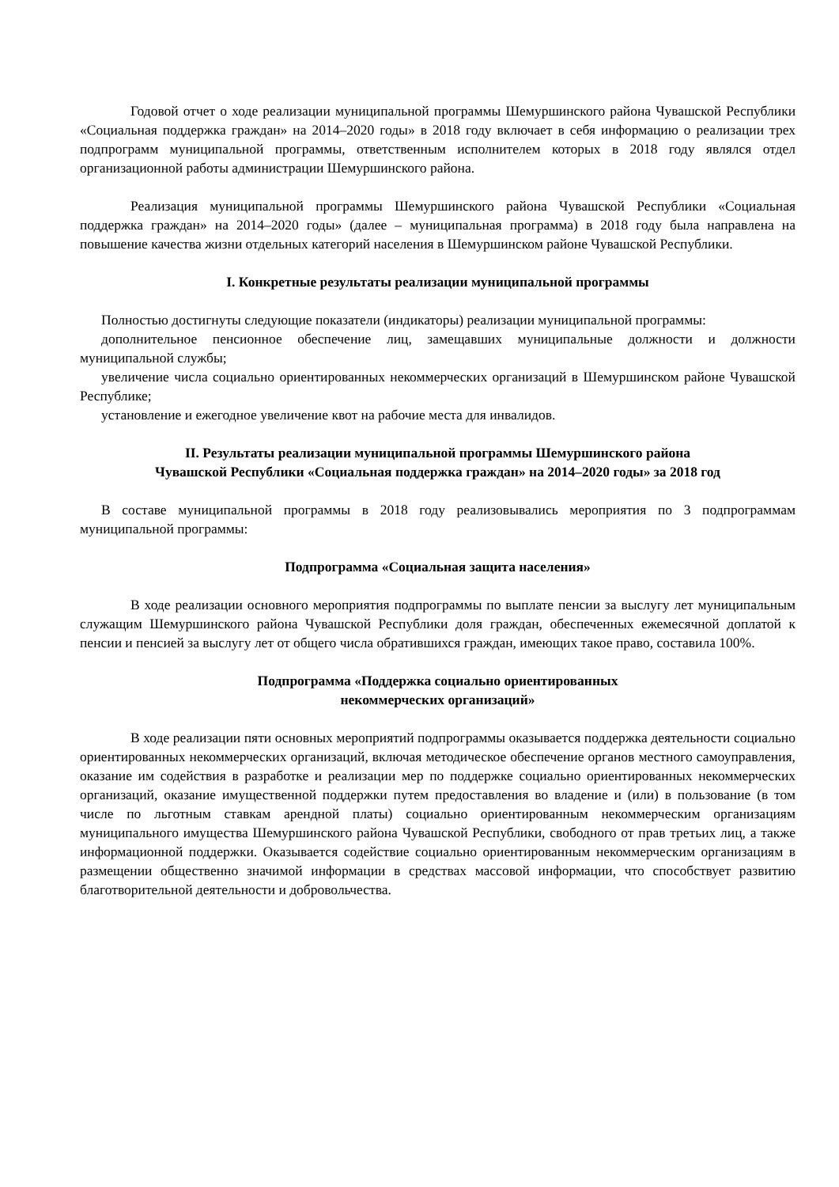Годовой отчет о ходе реализации муниципальной программы Шемуршинского района Чувашской Республики «Социальная поддержка граждан» на 2014–2020 годы» в 2018 году включает в себя информацию о реализации трех подпрограмм муниципальной программы, ответственным исполнителем которых в 2018 году являлся отдел организационной работы администрации Шемуршинского района.
Реализация муниципальной программы Шемуршинского района Чувашской Республики «Социальная поддержка граждан» на 2014–2020 годы» (далее – муниципальная программа) в 2018 году была направлена на повышение качества жизни отдельных категорий населения в Шемуршинском районе Чувашской Республики.
I. Конкретные результаты реализации муниципальной программы
Полностью достигнуты следующие показатели (индикаторы) реализации муниципальной программы:
дополнительное пенсионное обеспечение лиц, замещавших муниципальные должности и должности муниципальной службы;
увеличение числа социально ориентированных некоммерческих организаций в Шемуршинском районе Чувашской Республике;
установление и ежегодное увеличение квот на рабочие места для инвалидов.
II. Результаты реализации муниципальной программы Шемуршинского района
Чувашской Республики «Социальная поддержка граждан» на 2014–2020 годы» за 2018 год
В составе муниципальной программы в 2018 году реализовывались мероприятия по 3 подпрограммам муниципальной программы:
Подпрограмма «Социальная защита населения»
В ходе реализации основного мероприятия подпрограммы по выплате пенсии за выслугу лет муниципальным служащим Шемуршинского района Чувашской Республики доля граждан, обеспеченных ежемесячной доплатой к пенсии и пенсией за выслугу лет от общего числа обратившихся граждан, имеющих такое право, составила 100%.
Подпрограмма «Поддержка социально ориентированных
некоммерческих организаций»
В ходе реализации пяти основных мероприятий подпрограммы оказывается поддержка деятельности социально ориентированных некоммерческих организаций, включая методическое обеспечение органов местного самоуправления, оказание им содействия в разработке и реализации мер по поддержке социально ориентированных некоммерческих организаций, оказание имущественной поддержки путем предоставления во владение и (или) в пользование (в том числе по льготным ставкам арендной платы) социально ориентированным некоммерческим организациям муниципального имущества Шемуршинского района Чувашской Республики, свободного от прав третьих лиц, а также информационной поддержки. Оказывается содействие социально ориентированным некоммерческим организациям в размещении общественно значимой информации в средствах массовой информации, что способствует развитию благотворительной деятельности и добровольчества.